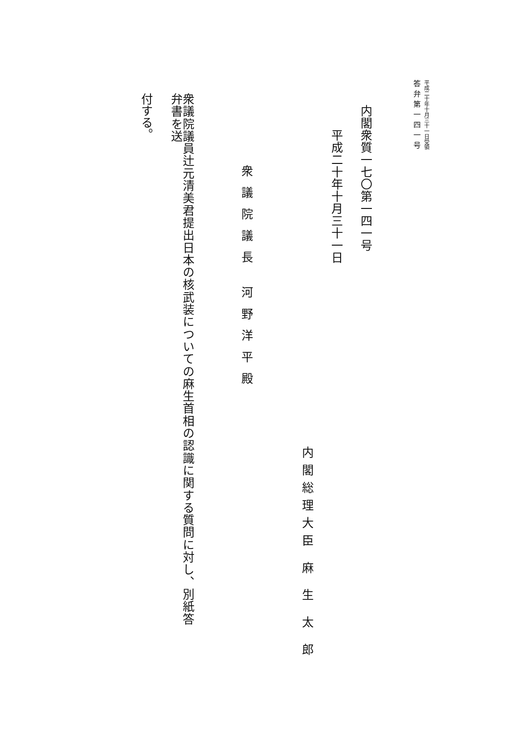平成二十年十月三十一日受領
答弁第一四一号
内閣衆質一七〇第一四一号
平成二十年十月三十一日
内閣総理大臣 麻 生 太 郎
衆議院議長 河野洋平殿
衆議院議員辻元清美君提出日本の核武装についての麻生首相の認識に関する質問に対し、別紙答弁書を送
付する。